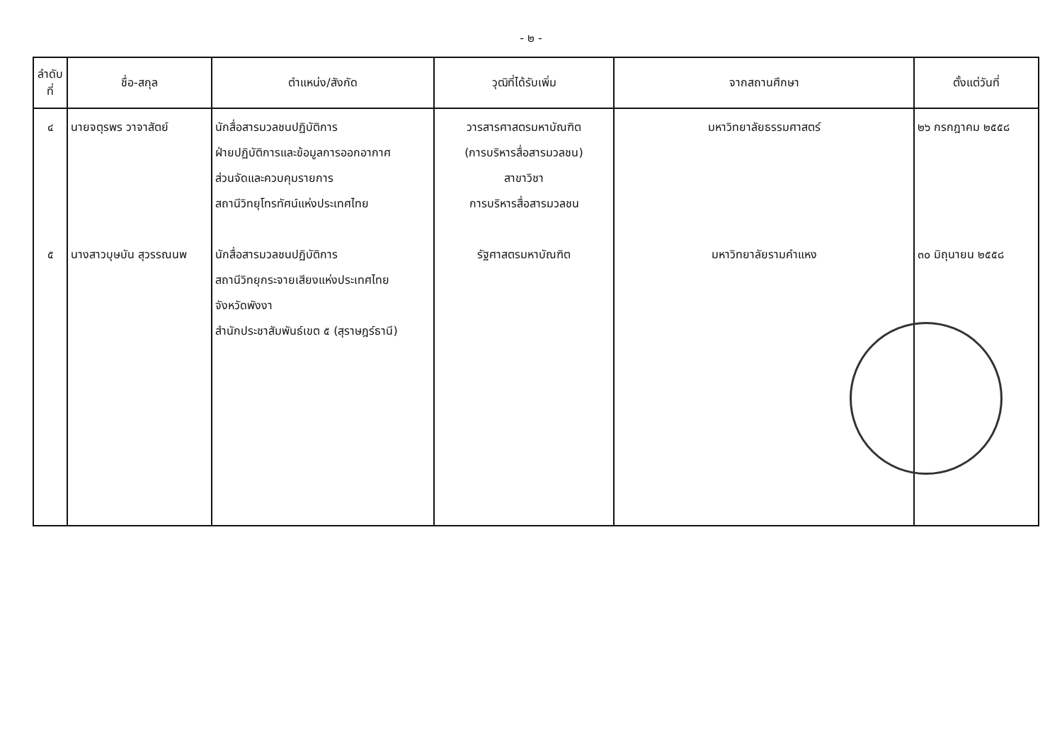- ๒ -
| ลำดับ ที่ | ชื่อ-สกุล | ตำแหน่ง/สังกัด | วุฒิที่ได้รับเพิ่ม | จากสถานศึกษา | ตั้งแต่วันที่ |
| --- | --- | --- | --- | --- | --- |
| ๔ ๕ | นายจตุรพร วาจาสัตย์ นางสาวบุษบัน สุวรรณนพ | นักสื่อสารมวลชนปฏิบัติการ ฝ่ายปฏิบัติการและข้อมูลการออกอากาศ ส่วนจัดและควบคุมรายการ สถานีวิทยุโทรทัศน์แห่งประเทศไทย นักสื่อสารมวลชนปฏิบัติการ สถานีวิทยุกระจายเสียงแห่งประเทศไทย จังหวัดพังงา สำนักประชาสัมพันธ์เขต ๕ (สุราษฎร์ธานี) | วารสารศาสตรมหาบัณฑิต (การบริหารสื่อสารมวลชน) สาขาวิชา การบริหารสื่อสารมวลชน รัฐศาสตรมหาบัณฑิต | มหาวิทยาลัยธรรมศาสตร์ มหาวิทยาลัยรามคำแหง | ๒๖ กรกฎาคม ๒๕๕๘ ๓๐ มิถุนายน ๒๕๕๘ |